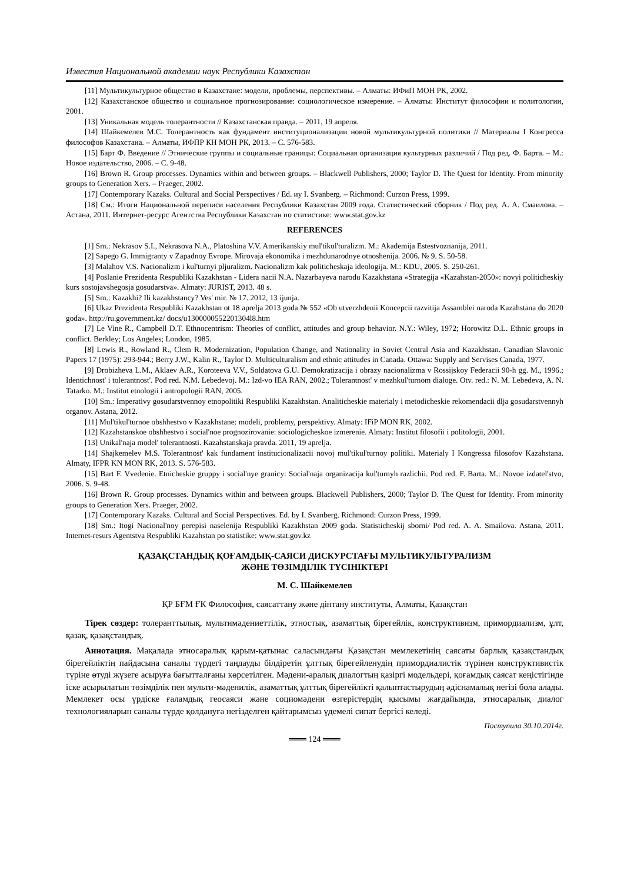Известия Национальной академии наук Республики Казахстан
[11] Мультикультурное общество в Казахстане: модели, проблемы, перспективы. – Алматы: ИФиП МОН РК, 2002.
[12] Казахстанское общество и социальное прогнозирование: социологическое измерение. – Алматы: Институт философии и политологии, 2001.
[13] Уникальная модель толерантности // Казахстанская правда. – 2011, 19 апреля.
[14] Шайкемелев М.С. Толерантность как фундамент институционализации новой мультикультурной политики // Материалы I Конгресса философов Казахстана. – Алматы, ИФПР КН МОН РК, 2013. – С. 576-583.
[15] Барт Ф. Введение // Этнические группы и социальные границы: Социальная организация культурных различий / Под ред. Ф. Барта. – М.: Новое издательство, 2006. – С. 9-48.
[16] Brown R. Group processes. Dynamics within and between groups. – Blackwell Publishers, 2000; Taylor D. The Quest for Identity. From minority groups to Generation Xers. – Praeger, 2002.
[17] Contemporary Kazaks. Cultural and Social Perspectives / Ed. иу I. Svanberg. – Richmond: Curzon Press, 1999.
[18] См.: Итоги Национальной переписи населения Республики Казахстан 2009 года. Статистический сборник / Под ред. А. А. Смаилова. – Астана, 2011. Интернет-ресурс Агентства Республики Казахстан по статистике: www.stat.gov.kz
REFERENCES
[1] Sm.: Nekrasov S.I., Nekrasova N.A., Platoshina V.V. Amerikanskiy mul'tikul'turalizm. M.: Akademija Estestvoznanija, 2011.
[2] Sapego G. Immigranty v Zapadnoy Evrope. Mirovaja ekonomika i mezhdunarodnye otnoshenija. 2006. № 9. S. 50-58.
[3] Malahov V.S. Nacionalizm i kul'turnyi pljuralizm. Nacionalizm kak politicheskaja ideologija. M.: KDU, 2005. S. 250-261.
[4] Poslanie Prezidenta Respubliki Kazakhstan - Lidera nacii N.A. Nazarbayeva narodu Kazakhstana «Strategija «Kazahstan-2050»: novyi politicheskiy kurs sostojavshegosja gosudarstva». Almaty: JURIST, 2013. 48 s.
[5] Sm.: Kazakhi? Ili kazakhstancy? Ves' mir. № 17. 2012, 13 ijunja.
[6] Ukaz Prezidenta Respubliki Kazakhstan ot 18 aprelja 2013 goda № 552 «Ob utverzhdenii Koncepcii razvitija Assamblei naroda Kazahstana do 2020 goda». http://ru.government.kz/ docs/u1300000552201304l8.htm
[7] Le Vine R., Campbell D.T. Ethnocentrism: Theories of conflict, attitudes and group behavior. N.Y.: Wiley, 1972; Horowitz D.L. Ethnic groups in conflict. Berkley; Los Angeles; London, 1985.
[8] Lewis R., Rowland R., Clem R. Modernization, Population Change, and Nationality in Soviet Central Asia and Kazakhstan. Canadian Slavonic Papers 17 (1975): 293-944.; Berry J.W., Kalin R., Taylor D. Multiculturalism and ethnic attitudes in Canada. Ottawa: Supply and Servises Canada, 1977.
[9] Drobizheva L.M., Aklaev A.R., Koroteeva V.V., Soldatova G.U. Demokratizacija i obrazy nacionalizma v Rossijskoy Federacii 90-h gg. M., 1996.; Identichnost' i tolerantnost'. Pod red. N.M. Lebedevoj. M.: Izd-vo IEA RAN, 2002.; Tolerantnost' v mezhkul'turnom dialoge. Otv. red.: N. M. Lebedeva, A. N. Tatarko. M.: Institut etnologii i antropologii RAN, 2005.
[10] Sm.: Imperativy gosudarstvennoy etnopolitiki Respubliki Kazakhstan. Analiticheskie materialy i metodicheskie rekomendacii dlja gosudarstvennyh organov. Astana, 2012.
[11] Mul'tikul'turnoe obshhestvo v Kazakhstane: modeli, problemy, perspektivy. Almaty: IFiP MON RK, 2002.
[12] Kazahstanskoe obshhestvo i social'noe prognozirovanie: sociologicheskoe izmerenie. Almaty: Institut filosofii i politologii, 2001.
[13] Unikal'naja model' tolerantnosti. Kazahstanskaja pravda. 2011, 19 aprelja.
[14] Shajkemelev M.S. Tolerantnost' kak fundament institucionalizacii novoj mul'tikul'turnoy politiki. Materialy I Kongressa filosofov Kazahstana. Almaty, IFPR KN MON RK, 2013. S. 576-583.
[15] Bart F. Vvedenie. Etnicheskie gruppy i social'nye granicy: Social'naja organizacija kul'turnyh razlichii. Pod red. F. Barta. M.: Novoe izdatel'stvo, 2006. S. 9-48.
[16] Brown R. Group processes. Dynamics within and between groups. Blackwell Publishers, 2000; Taylor D. The Quest for Identity. From minority groups to Generation Xers. Praeger, 2002.
[17] Contemporary Kazaks. Cultural and Social Perspectives. Ed. by I. Svanberg. Richmond: Curzon Press, 1999.
[18] Sm.: Itogi Nacional'noy perepisi naselenija Respubliki Kazakhstan 2009 goda. Statisticheskij sborni/ Pod red. A. A. Smailova. Astana, 2011. Internet-resurs Agentstva Respubliki Kazahstan po statistike: www.stat.gov.kz
ҚАЗАҚСТАНДЫҚ ҚОҒАМДЫҚ-САЯСИ ДИСКУРСТАҒЫ МУЛЬТИКУЛЬТУРАЛИЗМ
ЖӘНЕ ТӨЗІМДІЛІК ТҮСІНІКТЕРІ
М. С. Шайкемелев
ҚР БҒМ ҒК Философия, саясаттану және дінтану институты, Алматы, Қазақстан
Тірек сөздер: толеранттылық, мультимәдениеттілік, этностық, азаматтық бірегейлік, конструктивизм, примордиализм, ұлт, қазақ, қазақстандық.
Аннотация. Мақалада этносаралық қарым-қатынас саласындағы Қазақстан мемлекетінің саясаты барлық қазақстандық бірегейліктің пайдасына саналы түрдегі таңдауды білдіретін ұлттық бірегейленудің примордиалистік түрінен конструктивистік түріне өтуді жүзеге асыруға бағытталғаны көрсетілген. Мәдени-аралық диалогтың қазіргі модельдері, қоғамдық саясат кеңістігінде іске асырылатын төзімділік пен мульти-мәденилік, азаматтық ұлттық бірегейлікті қалыптастырудың әдіснамалық негізі бола алады. Мемлекет осы үрдіске ғаламдық геосаяси және социомәдени өзгерістердің қысымы жағдайында, этносаралық диалог технологияларын саналы түрде қолдануға негізделген қайтарымсыз үдемелі сипат бергісі келеді.
Поступила 30.10.2014г.
═══ 124 ═══